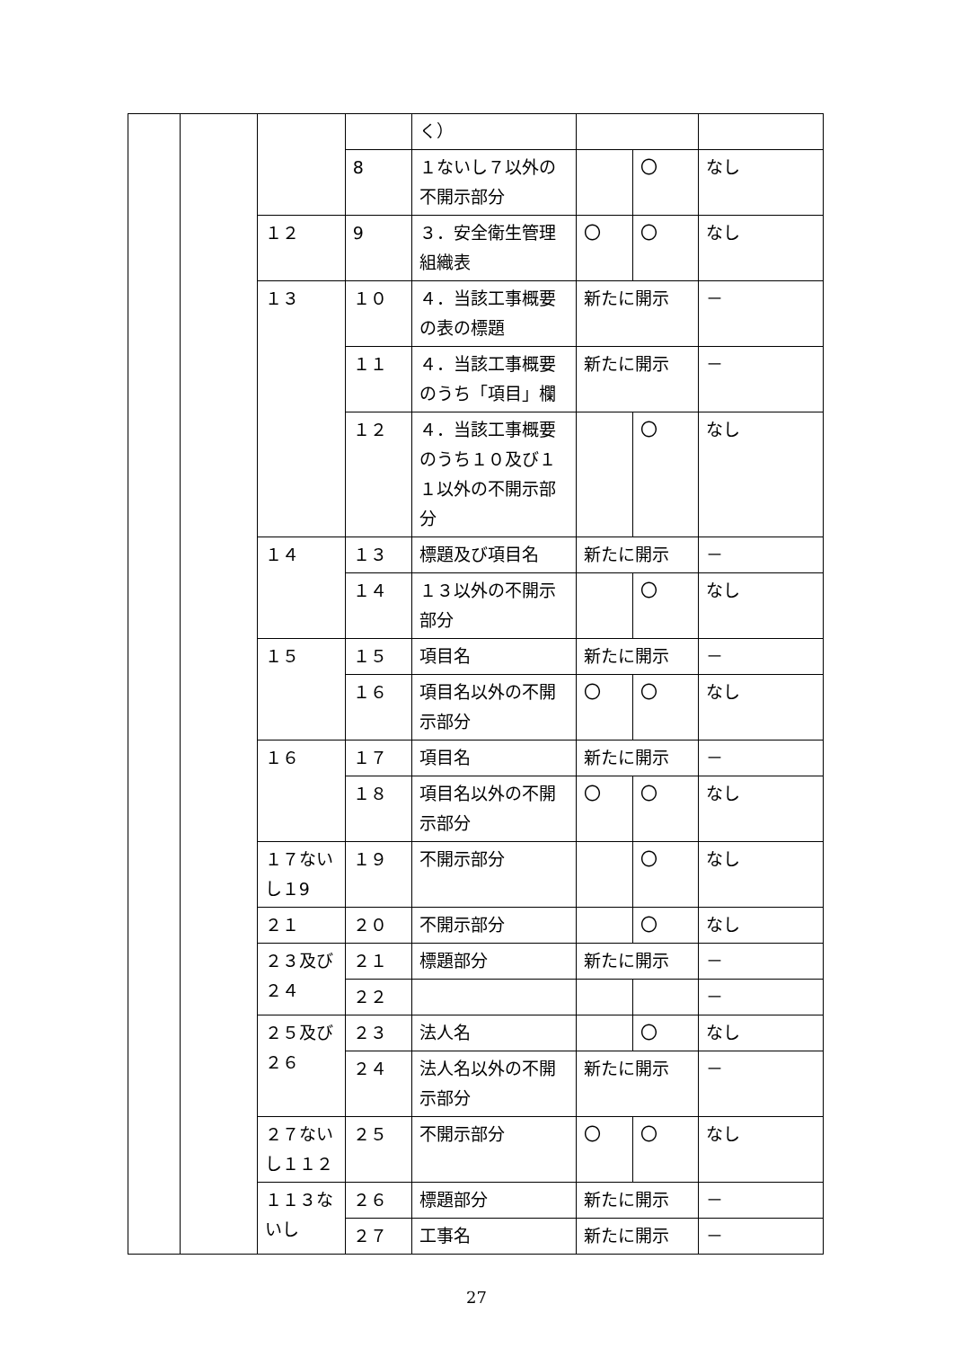| | | | | く） | | | |
| | | | 8 | １ないし７以外の不開示部分 | | 〇 | なし |
| | | １２ | 9 | ３．安全衛生管理組織表 | 〇 | 〇 | なし |
| | | １３ | １０ | ４．当該工事概要の表の標題 | 新たに開示 | | － |
| | | | １１ | ４．当該工事概要のうち「項目」欄 | 新たに開示 | | － |
| | | | １２ | ４．当該工事概要のうち１０及び１１以外の不開示部分 | | 〇 | なし |
| | | １４ | １３ | 標題及び項目名 | 新たに開示 | | － |
| | | | １４ | １３以外の不開示部分 | | 〇 | なし |
| | | １５ | １５ | 項目名 | 新たに開示 | | － |
| | | | １６ | 項目名以外の不開示部分 | 〇 | 〇 | なし |
| | | １６ | １７ | 項目名 | 新たに開示 | | － |
| | | | １８ | 項目名以外の不開示部分 | 〇 | 〇 | なし |
| | | １７ないし１9 | １９ | 不開示部分 | | 〇 | なし |
| | | ２１ | ２０ | 不開示部分 | | 〇 | なし |
| | | ２３及び２４ | ２１ | 標題部分 | 新たに開示 | | － |
| | | | ２２ | | | | － |
| | | ２５及び２６ | ２３ | 法人名 | | 〇 | なし |
| | | | ２４ | 法人名以外の不開示部分 | 新たに開示 | | － |
| | | ２７ないし１１２ | ２５ | 不開示部分 | 〇 | 〇 | なし |
| | | １１３ないし | ２６ | 標題部分 | 新たに開示 | | － |
| | | | ２７ | 工事名 | 新たに開示 | | － |
27